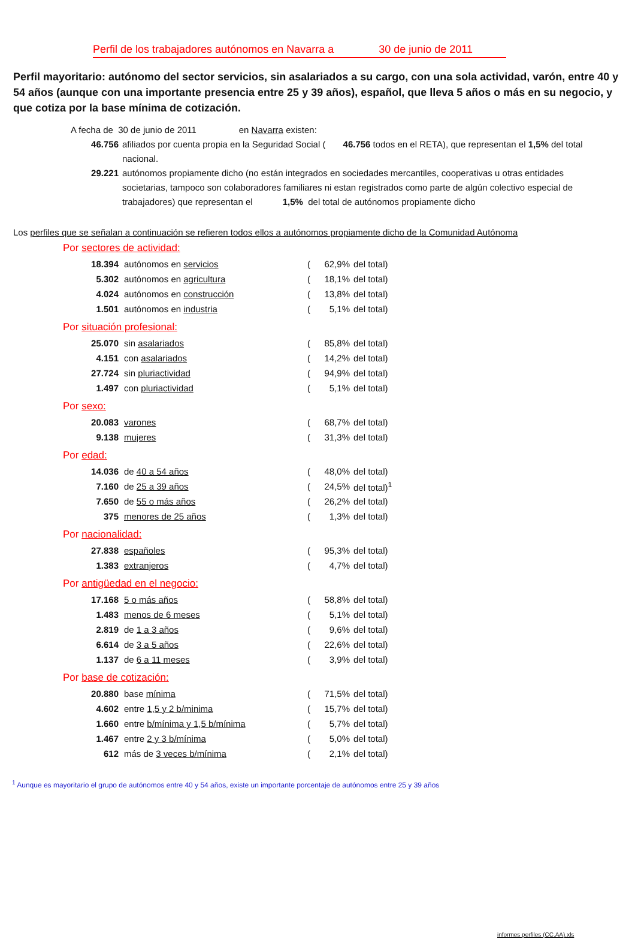Perfil de los trabajadores autónomos en Navarra a 30 de junio de 2011
Perfil mayoritario: autónomo del sector servicios, sin asalariados a su cargo, con una sola actividad, varón, entre 40 y 54 años (aunque con una importante presencia entre 25 y 39 años), español, que lleva 5 años o más en su negocio, y que cotiza por la base mínima de cotización.
A fecha de 30 de junio de 2011 en Navarra existen:
46.756 afiliados por cuenta propia en la Seguridad Social ( 46.756 todos en el RETA), que representan el 1,5% del total nacional.
29.221 autónomos propiamente dicho (no están integrados en sociedades mercantiles, cooperativas u otras entidades societarias, tampoco son colaboradores familiares ni estan registrados como parte de algún colectivo especial de trabajadores) que representan el 1,5% del total de autónomos propiamente dicho
Los perfiles que se señalan a continuación se refieren todos ellos a autónomos propiamente dicho de la Comunidad Autónoma
Por sectores de actividad:
| 18.394 | autónomos en servicios | ( | 62,9% | del total) |
| 5.302 | autónomos en agricultura | ( | 18,1% | del total) |
| 4.024 | autónomos en construcción | ( | 13,8% | del total) |
| 1.501 | autónomos en industria | ( | 5,1% | del total) |
Por situación profesional:
| 25.070 | sin asalariados | ( | 85,8% | del total) |
| 4.151 | con asalariados | ( | 14,2% | del total) |
| 27.724 | sin pluriactividad | ( | 94,9% | del total) |
| 1.497 | con pluriactividad | ( | 5,1% | del total) |
Por sexo:
| 20.083 | varones | ( | 68,7% | del total) |
| 9.138 | mujeres | ( | 31,3% | del total) |
Por edad:
| 14.036 | de 40 a 54 años | ( | 48,0% | del total) |
| 7.160 | de 25 a 39 años | ( | 24,5% | del total)<sup>1</sup> |
| 7.650 | de 55 o más años | ( | 26,2% | del total) |
| 375 | menores de 25 años | ( | 1,3% | del total) |
Por nacionalidad:
| 27.838 | españoles | ( | 95,3% | del total) |
| 1.383 | extranjeros | ( | 4,7% | del total) |
Por antigüedad en el negocio:
| 17.168 | 5 o más años | ( | 58,8% | del total) |
| 1.483 | menos de 6 meses | ( | 5,1% | del total) |
| 2.819 | de 1 a 3 años | ( | 9,6% | del total) |
| 6.614 | de 3 a 5 años | ( | 22,6% | del total) |
| 1.137 | de 6 a 11 meses | ( | 3,9% | del total) |
Por base de cotización:
| 20.880 | base mínima | ( | 71,5% | del total) |
| 4.602 | entre 1,5 y 2 b/minima | ( | 15,7% | del total) |
| 1.660 | entre b/mínima y 1,5 b/mínima | ( | 5,7% | del total) |
| 1.467 | entre 2 y 3 b/mínima | ( | 5,0% | del total) |
| 612 | más de 3 veces b/mínima | ( | 2,1% | del total) |
<sup>1</sup> Aunque es mayoritario el grupo de autónomos entre 40 y 54 años, existe un importante porcentaje de autónomos entre 25 y 39 años
informes perfiles (CC.AA).xls